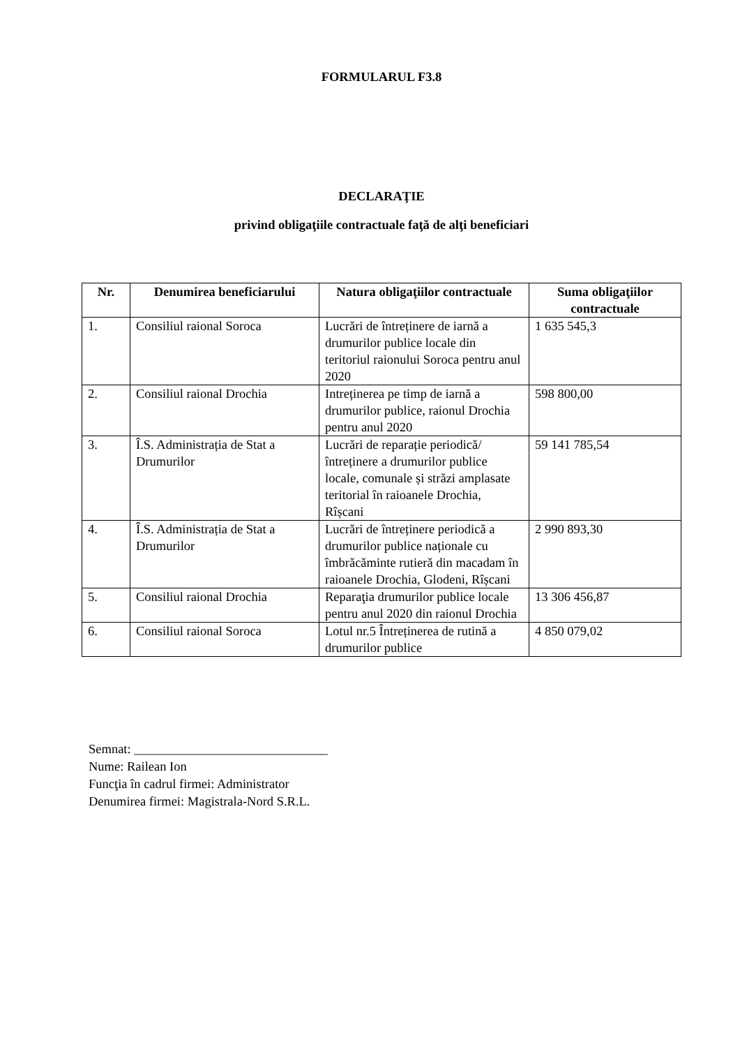FORMULARUL F3.8
DECLARAŢIE
privind obligaţiile contractuale faţă de alţi beneficiari
| Nr. | Denumirea beneficiarului | Natura obligaţiilor contractuale | Suma obligaţiilor contractuale |
| --- | --- | --- | --- |
| 1. | Consiliul raional Soroca | Lucrări de întreținere de iarnă a drumurilor publice locale din teritoriul raionului Soroca pentru anul 2020 | 1 635 545,3 |
| 2. | Consiliul raional Drochia | Intreținerea pe timp de iarnă a drumurilor publice, raionul Drochia pentru anul 2020 | 598 800,00 |
| 3. | Î.S. Administrația de Stat a Drumurilor | Lucrări de reparație periodică/întreținere a drumurilor publice locale, comunale și străzi amplasate teritorial în raioanele Drochia, Rîșcani | 59 141 785,54 |
| 4. | Î.S. Administrația de Stat a Drumurilor | Lucrări de întreținere periodică a drumurilor publice naționale cu îmbrăcăminte rutieră din macadam în raioanele Drochia, Glodeni, Rîșcani | 2 990 893,30 |
| 5. | Consiliul raional Drochia | Reparaţia drumurilor publice locale pentru anul 2020 din raionul Drochia | 13 306 456,87 |
| 6. | Consiliul raional Soroca | Lotul nr.5 Întreținerea de rutină a drumurilor publice | 4 850 079,02 |
Semnat: ______________________________
Nume: Railean Ion
Funcţia în cadrul firmei: Administrator
Denumirea firmei: Magistrala-Nord S.R.L.